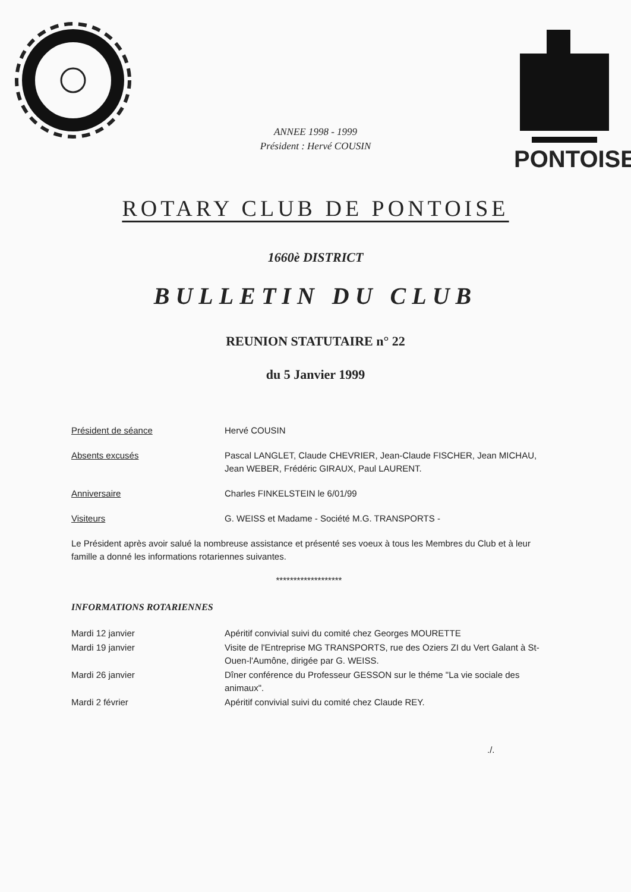ANNEE 1998 - 1999
Président : Hervé COUSIN
PONTOISE
ROTARY CLUB DE PONTOISE
1660è DISTRICT
BULLETIN DU CLUB
REUNION STATUTAIRE n° 22
du 5 Janvier 1999
Président de séance Hervé COUSIN
Absents excusés Pascal LANGLET, Claude CHEVRIER, Jean-Claude FISCHER, Jean MICHAU, Jean WEBER, Frédéric GIRAUX, Paul LAURENT.
Anniversaire Charles FINKELSTEIN le 6/01/99
Visiteurs G. WEISS et Madame - Société M.G. TRANSPORTS -
Le Président après avoir salué la nombreuse assistance et présenté ses voeux à tous les Membres du Club et à leur famille a donné les informations rotariennes suivantes.
*******************
INFORMATIONS ROTARIENNES
Mardi 12 janvier Apéritif convivial suivi du comité chez Georges MOURETTE
Mardi 19 janvier Visite de l'Entreprise MG TRANSPORTS, rue des Oziers ZI du Vert Galant à St-Ouen-l'Aumône, dirigée par G. WEISS.
Mardi 26 janvier Dîner conférence du Professeur GESSON sur le théme "La vie sociale des animaux".
Mardi 2 février Apéritif convivial suivi du comité chez Claude REY.
./.